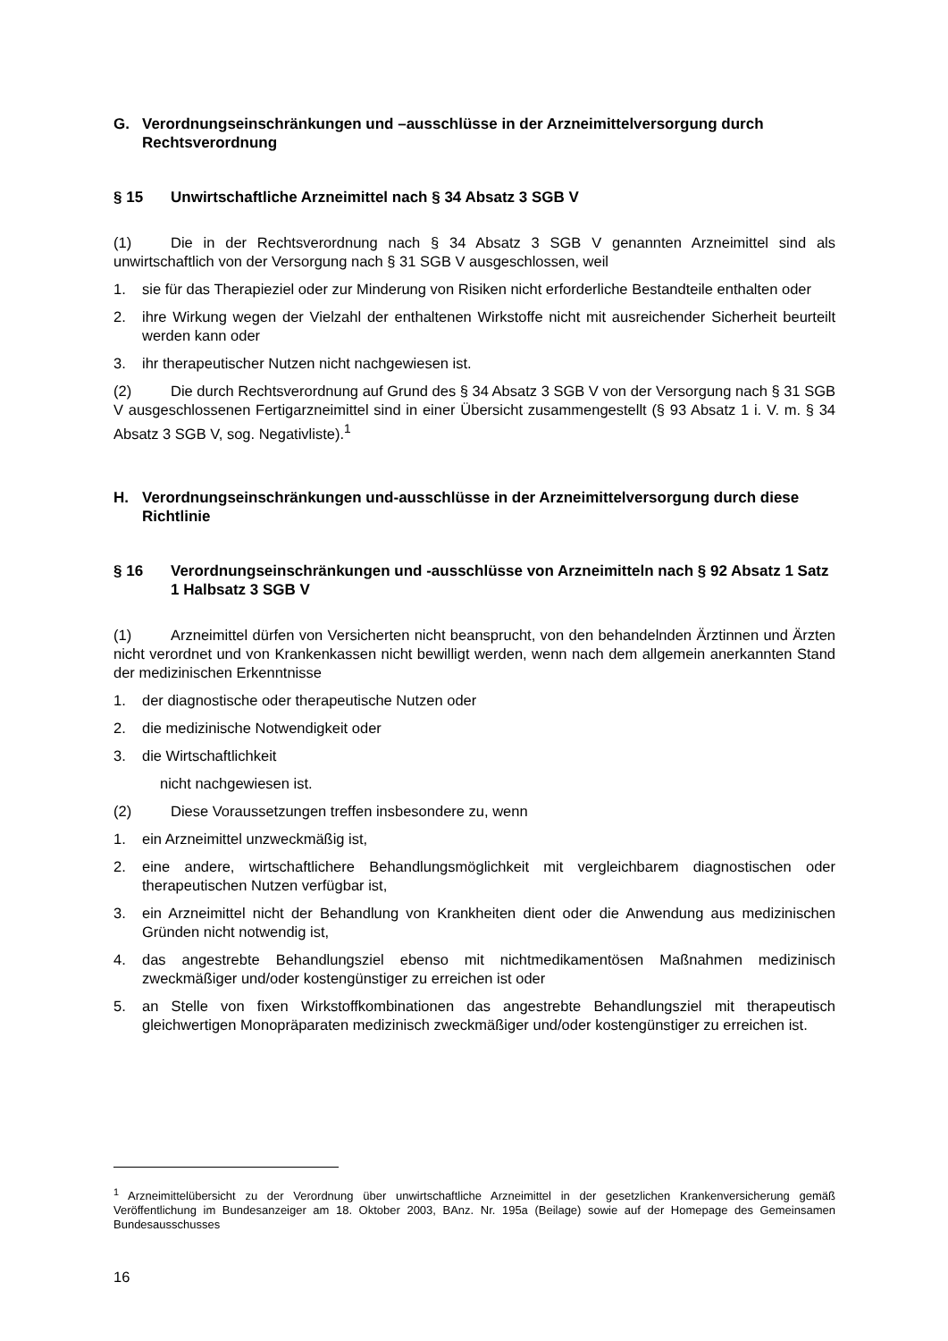G. Verordnungseinschränkungen und –ausschlüsse in der Arzneimittelversorgung durch Rechtsverordnung
§ 15 Unwirtschaftliche Arzneimittel nach § 34 Absatz 3 SGB V
(1) Die in der Rechtsverordnung nach § 34 Absatz 3 SGB V genannten Arzneimittel sind als unwirtschaftlich von der Versorgung nach § 31 SGB V ausgeschlossen, weil
1. sie für das Therapieziel oder zur Minderung von Risiken nicht erforderliche Bestandteile enthalten oder
2. ihre Wirkung wegen der Vielzahl der enthaltenen Wirkstoffe nicht mit ausreichender Sicherheit beurteilt werden kann oder
3. ihr therapeutischer Nutzen nicht nachgewiesen ist.
(2) Die durch Rechtsverordnung auf Grund des § 34 Absatz 3 SGB V von der Versorgung nach § 31 SGB V ausgeschlossenen Fertigarzneimittel sind in einer Übersicht zusammen­gestellt (§ 93 Absatz 1 i. V. m. § 34 Absatz 3 SGB V, sog. Negativliste).<sup>1</sup>
H. Verordnungseinschränkungen und-ausschlüsse in der Arzneimittelversorgung durch diese Richtlinie
§ 16 Verordnungseinschränkungen und -ausschlüsse von Arzneimitteln nach § 92 Absatz 1 Satz 1 Halbsatz 3 SGB V
(1) Arzneimittel dürfen von Versicherten nicht beansprucht, von den behandelnden Ärztinnen und Ärzten nicht verordnet und von Krankenkassen nicht bewilligt werden, wenn nach dem allgemein anerkannten Stand der medizinischen Erkenntnisse
1. der diagnostische oder therapeutische Nutzen oder
2. die medizinische Notwendigkeit oder
3. die Wirtschaftlichkeit
nicht nachgewiesen ist.
(2) Diese Voraussetzungen treffen insbesondere zu, wenn
1. ein Arzneimittel unzweckmäßig ist,
2. eine andere, wirtschaftlichere Behandlungsmöglichkeit mit vergleichbarem diag­nostischen oder therapeutischen Nutzen verfügbar ist,
3. ein Arzneimittel nicht der Behandlung von Krankheiten dient oder die Anwendung aus medizinischen Gründen nicht notwendig ist,
4. das angestrebte Behandlungsziel ebenso mit nichtmedikamentösen Maßnahmen medizinisch zweckmäßiger und/oder kostengünstiger zu erreichen ist oder
5. an Stelle von fixen Wirkstoffkombinationen das angestrebte Behandlungsziel mit therapeutisch gleichwertigen Monopräparaten medizinisch zweckmäßiger und/oder kostengünstiger zu erreichen ist.
<sup>1</sup> Arzneimittelübersicht zu der Verordnung über unwirtschaftliche Arzneimittel in der gesetzlichen Krankenversicherung gemäß Veröffentlichung im Bundesanzeiger am 18. Oktober 2003, BAnz. Nr. 195a (Beilage) sowie auf der Homepage des Gemeinsamen Bundesausschusses
16